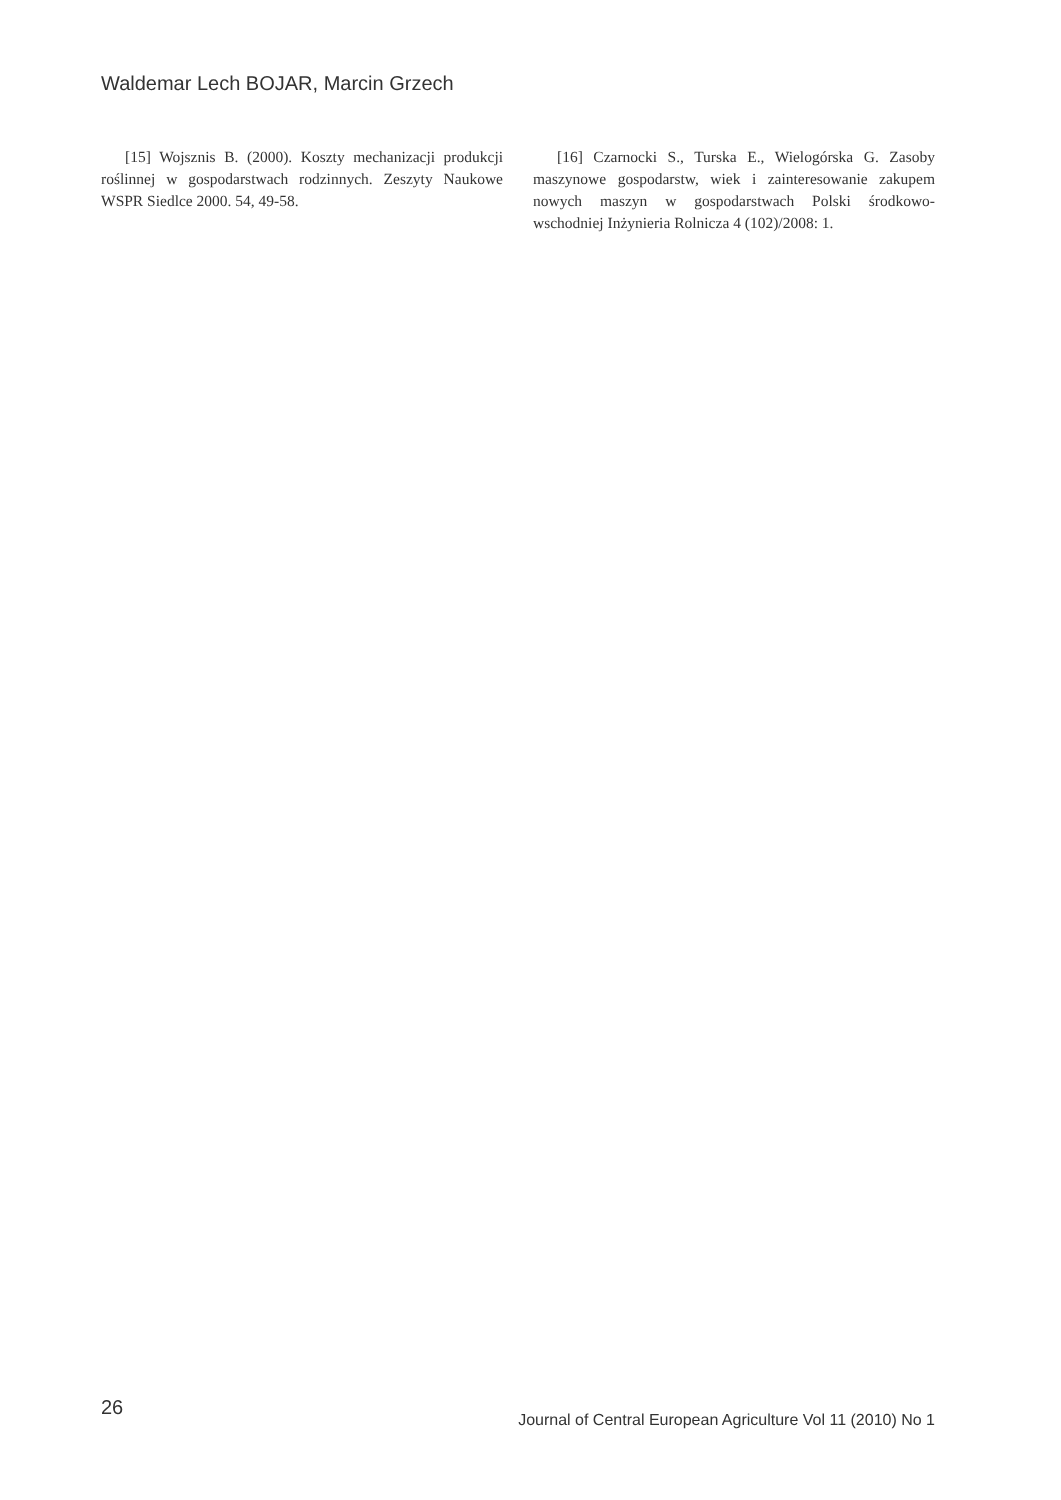Waldemar Lech BOJAR, Marcin Grzech
[15] Wojsznis B. (2000). Koszty mechanizacji produkcji roślinnej w gospodarstwach rodzinnych. Zeszyty Naukowe WSPR Siedlce 2000. 54, 49-58.
[16] Czarnocki S., Turska E., Wielogórska G. Zasoby maszynowe gospodarstw, wiek i zainteresowanie zakupem nowych maszyn w gospodarstwach Polski środkowo-wschodniej Inżynieria Rolnicza 4 (102)/2008: 1.
26
Journal of Central European Agriculture Vol 11 (2010) No 1